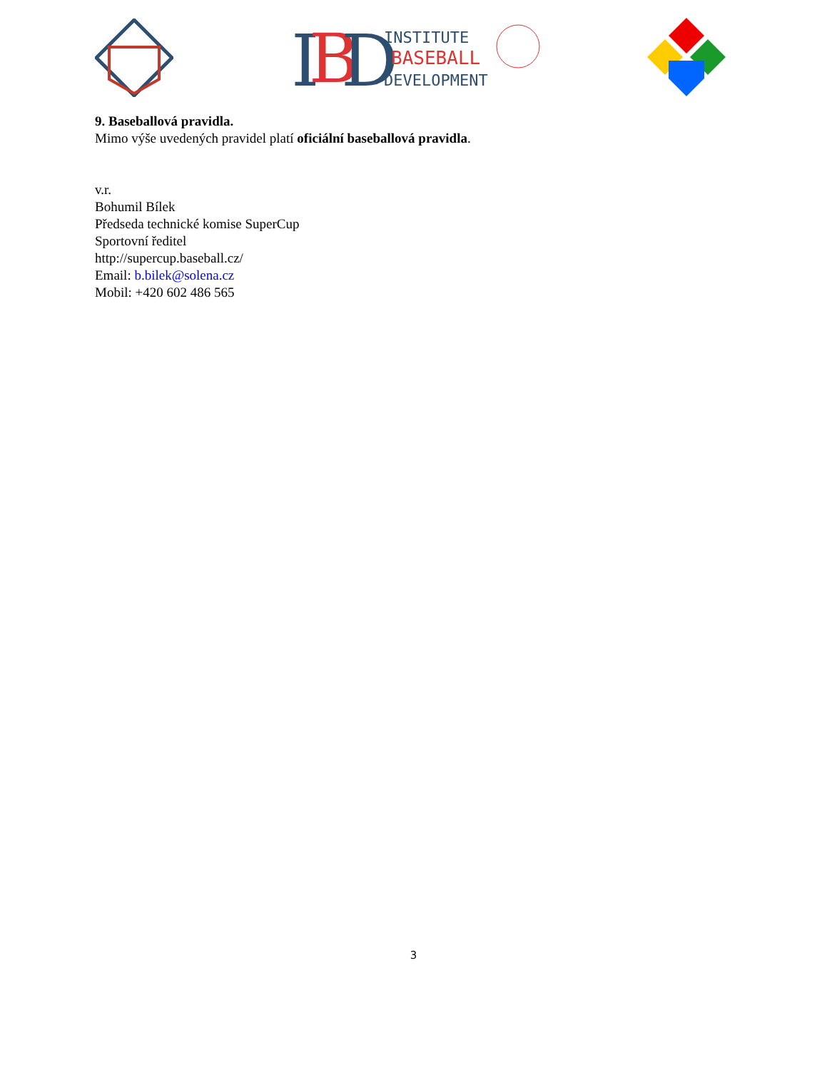I
B
D
INSTITUTE
BASEBALL
DEVELOPMENT
9. Baseballová pravidla.
Mimo výše uvedených pravidel platí oficiální baseballová pravidla.
v.r.
Bohumil Bílek
Předseda technické komise SuperCup
Sportovní ředitel
http://supercup.baseball.cz/
Email: b.bilek@solena.cz
Mobil: +420 602 486 565
3